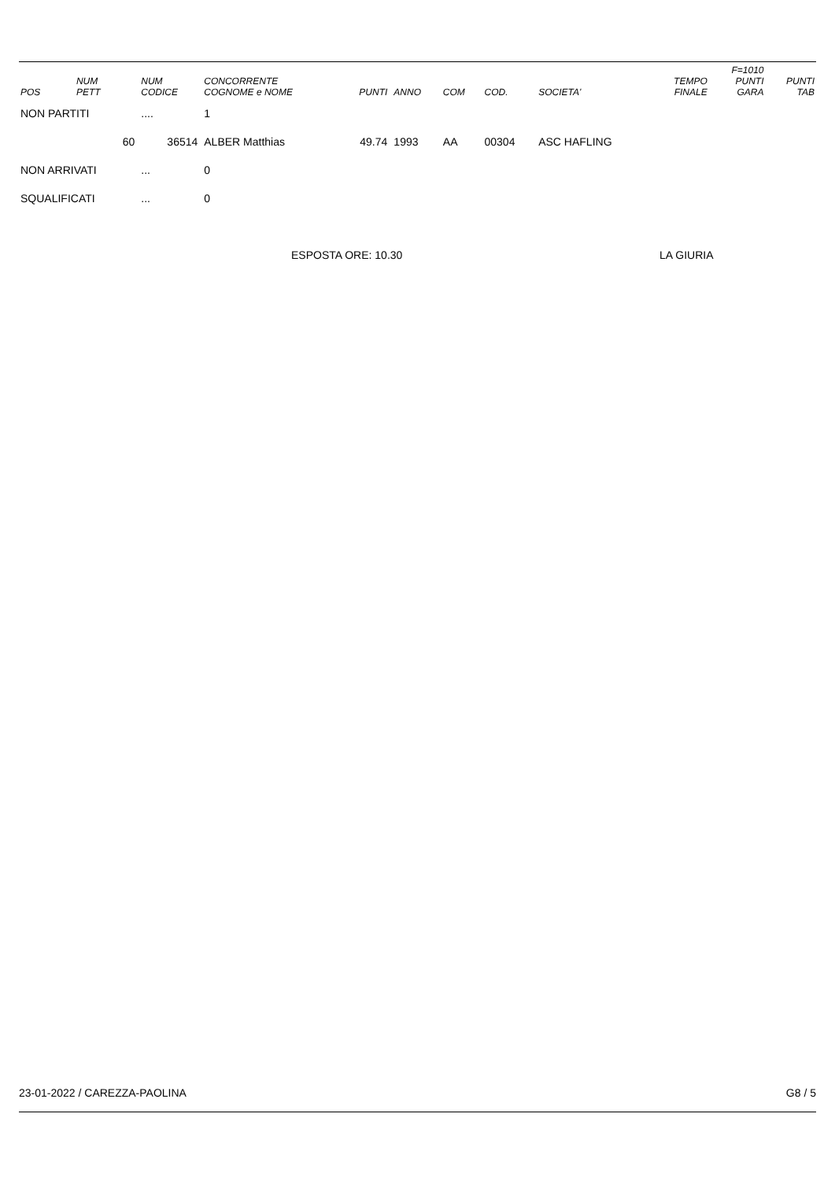| POS | NUM PETT | NUM CODICE | CONCORRENTE COGNOME e NOME | PUNTI | ANNO | COM | COD. | SOCIETA' | TEMPO FINALE | F=1010 PUNTI GARA | PUNTI TAB |
| --- | --- | --- | --- | --- | --- | --- | --- | --- | --- | --- | --- |
| NON PARTITI | | .... | 1 | | | | | | | | |
| | 60 | 36514 | ALBER Matthias | 49.74 | 1993 | AA | 00304 | ASC HAFLING | | | |
| NON ARRIVATI | | ... | 0 | | | | | | | | |
| SQUALIFICATI | | ... | 0 | | | | | | | | |
ESPOSTA ORE: 10.30 LA GIURIA
23-01-2022 / CAREZZA-PAOLINA G8 / 5